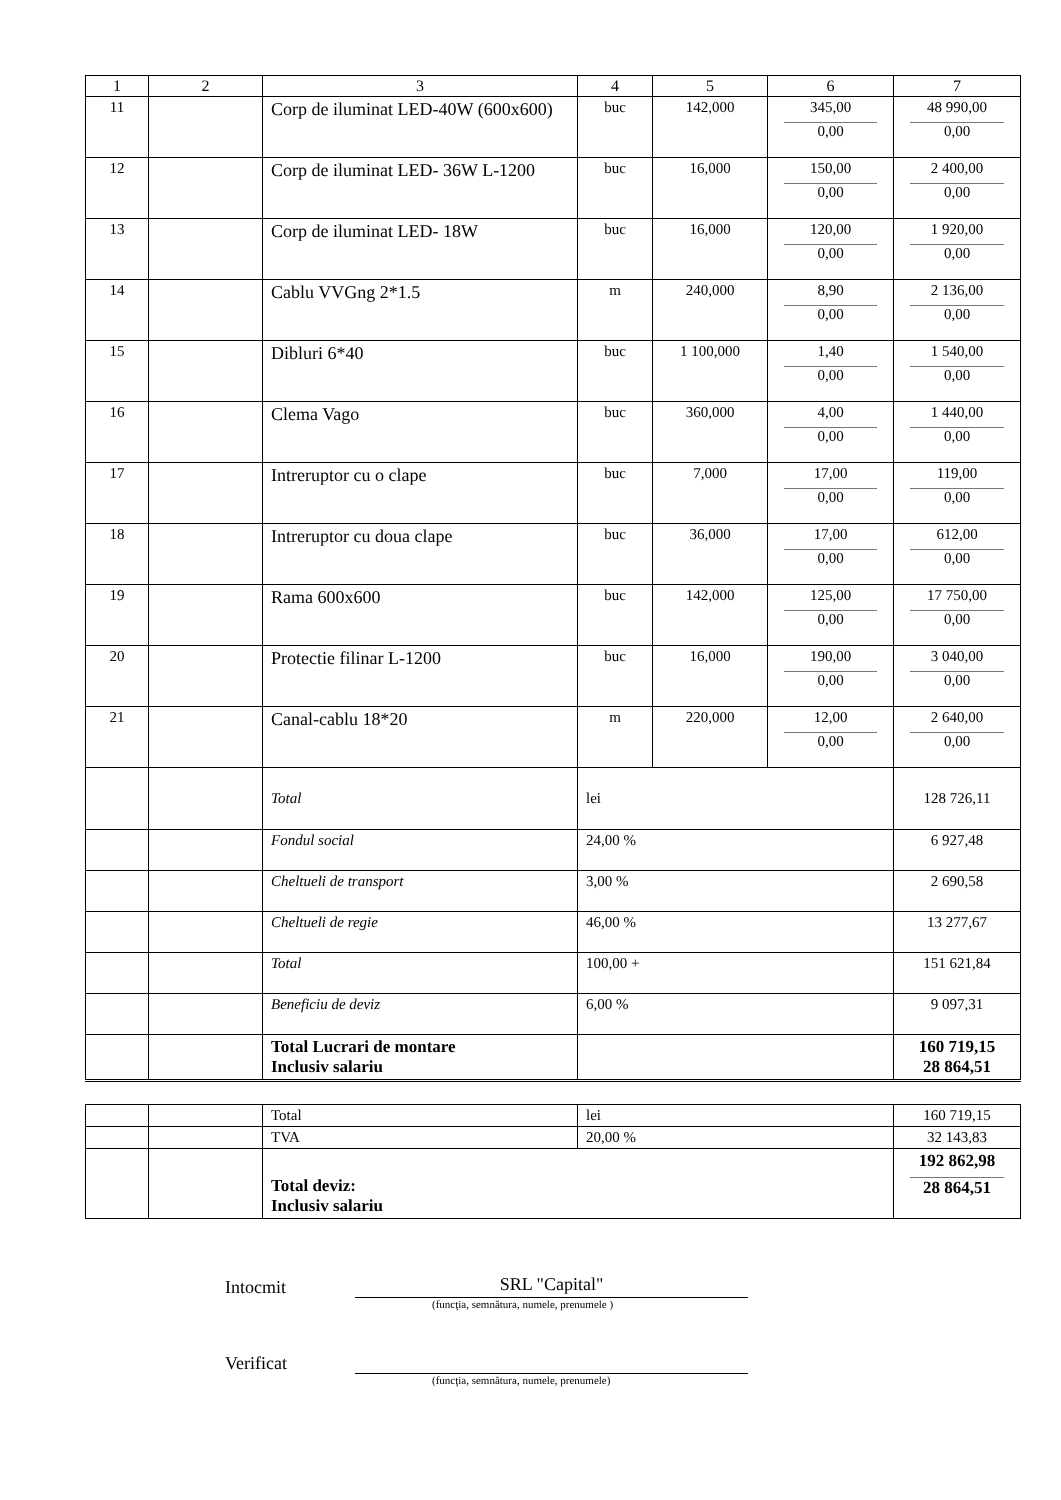| 1 | 2 | 3 | 4 | 5 | 6 | 7 |
| --- | --- | --- | --- | --- | --- | --- |
| 11 | | Corp de iluminat LED-40W (600x600) | buc | 142,000 | 345,00 0,00 | 48 990,00 0,00 |
| 12 | | Corp de iluminat LED- 36W L-1200 | buc | 16,000 | 150,00 0,00 | 2 400,00 0,00 |
| 13 | | Corp de iluminat LED- 18W | buc | 16,000 | 120,00 0,00 | 1 920,00 0,00 |
| 14 | | Cablu VVGng 2*1.5 | m | 240,000 | 8,90 0,00 | 2 136,00 0,00 |
| 15 | | Dibluri 6*40 | buc | 1 100,000 | 1,40 0,00 | 1 540,00 0,00 |
| 16 | | Clema Vago | buc | 360,000 | 4,00 0,00 | 1 440,00 0,00 |
| 17 | | Intreruptor cu o clape | buc | 7,000 | 17,00 0,00 | 119,00 0,00 |
| 18 | | Intreruptor cu doua clape | buc | 36,000 | 17,00 0,00 | 612,00 0,00 |
| 19 | | Rama 600x600 | buc | 142,000 | 125,00 0,00 | 17 750,00 0,00 |
| 20 | | Protectie filinar L-1200 | buc | 16,000 | 190,00 0,00 | 3 040,00 0,00 |
| 21 | | Canal-cablu 18*20 | m | 220,000 | 12,00 0,00 | 2 640,00 0,00 |
| | | Total | lei | | | 128 726,11 |
| | | Fondul social | 24,00 % | | | 6 927,48 |
| | | Cheltueli de transport | 3,00 % | | | 2 690,58 |
| | | Cheltueli de regie | 46,00 % | | | 13 277,67 |
| | | Total | 100,00 + | | | 151 621,84 |
| | | Beneficiu de deviz | 6,00 % | | | 9 097,31 |
| | | Total Lucrari de montare Inclusiv salariu | | | | 160 719,15 28 864,51 |
| | | Total | lei | 160 719,15 |
| | | TVA | 20,00 % | 32 143,83 |
| | | Total deviz: Inclusiv salariu | | 192 862,98 28 864,51 |
Intocmit SRL "Capital"
(funcţia, semnătura, numele, prenumele )
Verificat
(funcţia, semnătura, numele, prenumele)